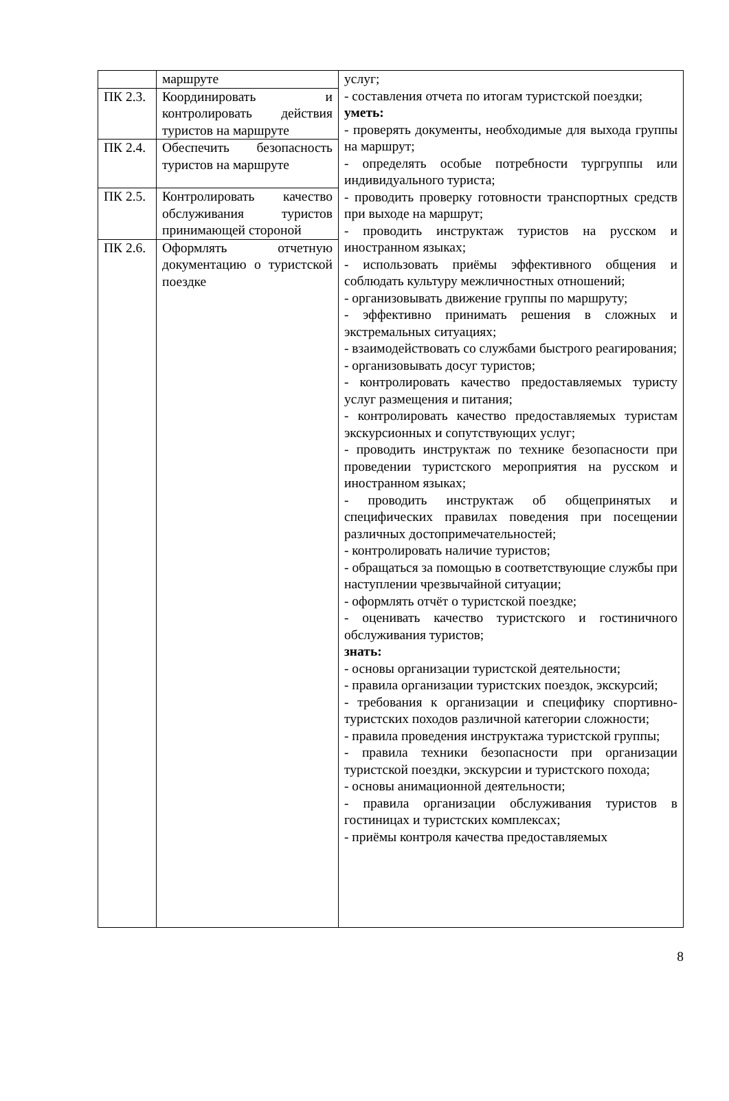| | маршруте | услуг; - составления отчета по итогам туристской поездки; уметь: - проверять документы, необходимые для выхода группы на маршрут; - определять особые потребности тургруппы или индивидуального туриста; - проводить проверку готовности транспортных средств при выходе на маршрут; - проводить инструктаж туристов на русском и иностранном языках; - использовать приёмы эффективного общения и соблюдать культуру межличностных отношений; - организовывать движение группы по маршруту; - эффективно принимать решения в сложных и экстремальных ситуациях; - взаимодействовать со службами быстрого реагирования; - организовывать досуг туристов; - контролировать качество предоставляемых туристу услуг размещения и питания; - контролировать качество предоставляемых туристам экскурсионных и сопутствующих услуг; - проводить инструктаж по технике безопасности при проведении туристского мероприятия на русском и иностранном языках; - проводить инструктаж об общепринятых и специфических правилах поведения при посещении различных достопримечательностей; - контролировать наличие туристов; - обращаться за помощью в соответствующие службы при наступлении чрезвычайной ситуации; - оформлять отчёт о туристской поездке; - оценивать качество туристского и гостиничного обслуживания туристов; знать: - основы организации туристской деятельности; - правила организации туристских поездок, экскурсий; - требования к организации и специфику спортивно-туристских походов различной категории сложности; - правила проведения инструктажа туристской группы; - правила техники безопасности при организации туристской поездки, экскурсии и туристского похода; - основы анимационной деятельности; - правила организации обслуживания туристов в гостиницах и туристских комплексах; - приёмы контроля качества предоставляемых |
| ПК 2.3. | Координировать и контролировать действия туристов на маршруте | |
| ПК 2.4. | Обеспечить безопасность туристов на маршруте | |
| ПК 2.5. | Контролировать качество обслуживания туристов принимающей стороной | |
| ПК 2.6. | Оформлять отчетную документацию о туристской поездке | |
8